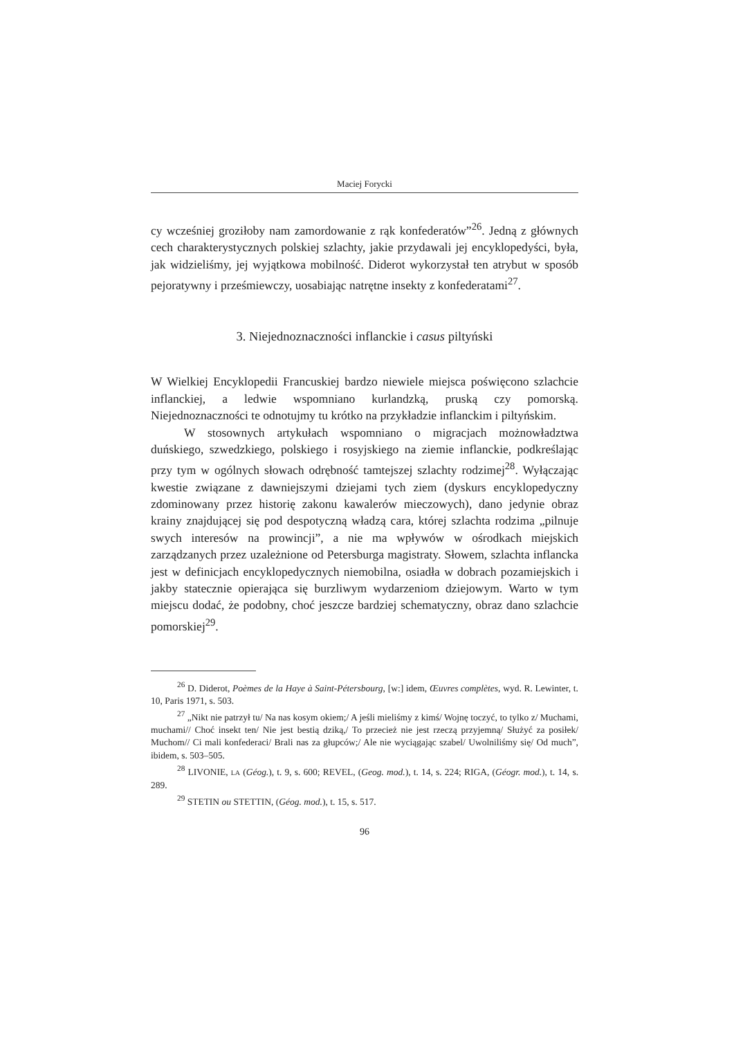Maciej Forycki
cy wcześniej groziłoby nam zamordowanie z rąk konfederatów”<sup>26</sup>. Jedną z głównych cech charakterystycznych polskiej szlachty, jakie przydawali jej encyklopedyści, była, jak widzieliśmy, jej wyjątkowa mobilność. Diderot wykorzystał ten atrybut w sposób pejoratywny i prześmiewczy, uosabiając natrętne insekty z konfederatami<sup>27</sup>.
3. Niejednoznaczności inflanckie i casus piltyński
W Wielkiej Encyklopedii Francuskiej bardzo niewiele miejsca poświęcono szlachcie inflanckiej, a ledwie wspomniano kurlandzką, pruską czy pomorską. Niejednoznaczności te odnotujmy tu krótko na przykładzie inflanckim i piltyńskim.
W stosownych artykułach wspomniano o migracjach możnowładztwa duńskiego, szwedzkiego, polskiego i rosyjskiego na ziemie inflanckie, podkreślając przy tym w ogólnych słowach odrębność tamtejszej szlachty rodzimej<sup>28</sup>. Wyłączając kwestie związane z dawniejszymi dziejami tych ziem (dyskurs encyklopedyczny zdominowany przez historię zakonu kawalerów mieczowych), dano jedynie obraz krainy znajdującej się pod despotyczną władzą cara, której szlachta rodzima „pilnuje swych interesów na prowincji”, a nie ma wpływów w ośrodkach miejskich zarządzanych przez uzależnione od Petersburga magistraty. Słowem, szlachta inflancka jest w definicjach encyklopedycznych niemobilna, osiadła w dobrach pozamiejskich i jakby statecznie opierająca się burzliwym wydarzeniom dziejowym. Warto w tym miejscu dodać, że podobny, choć jeszcze bardziej schematyczny, obraz dano szlachcie pomorskiej<sup>29</sup>.
<sup>26</sup> D. Diderot, Poèmes de la Haye à Saint-Pétersbourg, [w:] idem, Œuvres complètes, wyd. R. Lewinter, t. 10, Paris 1971, s. 503.
<sup>27</sup> „Nikt nie patrzył tu/ Na nas kosym okiem;/ A jeśli mieliśmy z kimś/ Wojnę toczyć, to tylko z/ Muchami, muchami// Choć insekt ten/ Nie jest bestią dziką,/ To przecież nie jest rzeczą przyjemną/ Służyć za posiłek/ Muchom// Ci mali konfederaci/ Brali nas za głupców;/ Ale nie wyciągając szabel/ Uwolniliśmy się/ Od much”, ibidem, s. 503–505.
<sup>28</sup> LIVONIE, LA (Géog.), t. 9, s. 600; REVEL, (Geog. mod.), t. 14, s. 224; RIGA, (Géogr. mod.), t. 14, s. 289.
<sup>29</sup> STETIN ou STETTIN, (Géog. mod.), t. 15, s. 517.
96